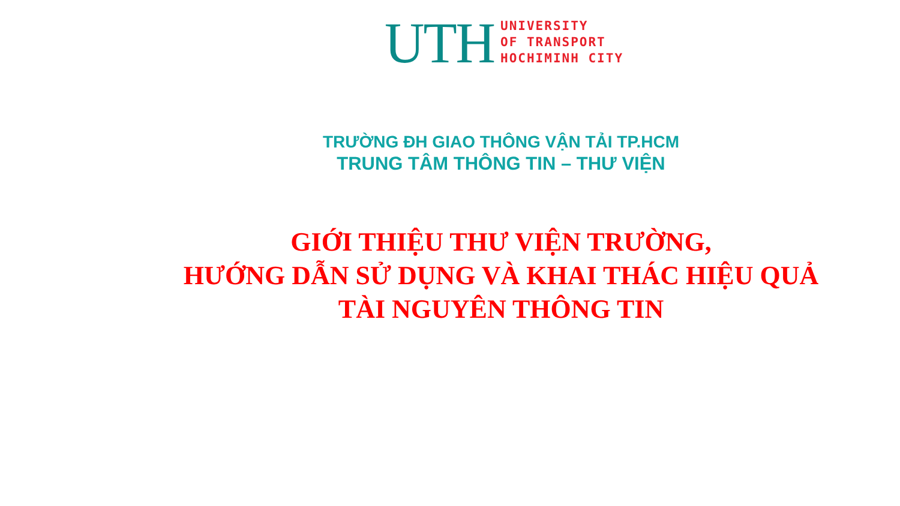UTH
UNIVERSITY
OF TRANSPORT
HOCHIMINH CITY
TRƯỜNG ĐH GIAO THÔNG VẬN TẢI TP.HCM
TRUNG TÂM THÔNG TIN – THƯ VIỆN
GIỚI THIỆU THƯ VIỆN TRƯỜNG,
HƯỚNG DẪN SỬ DỤNG VÀ KHAI THÁC HIỆU QUẢ
TÀI NGUYÊN THÔNG TIN